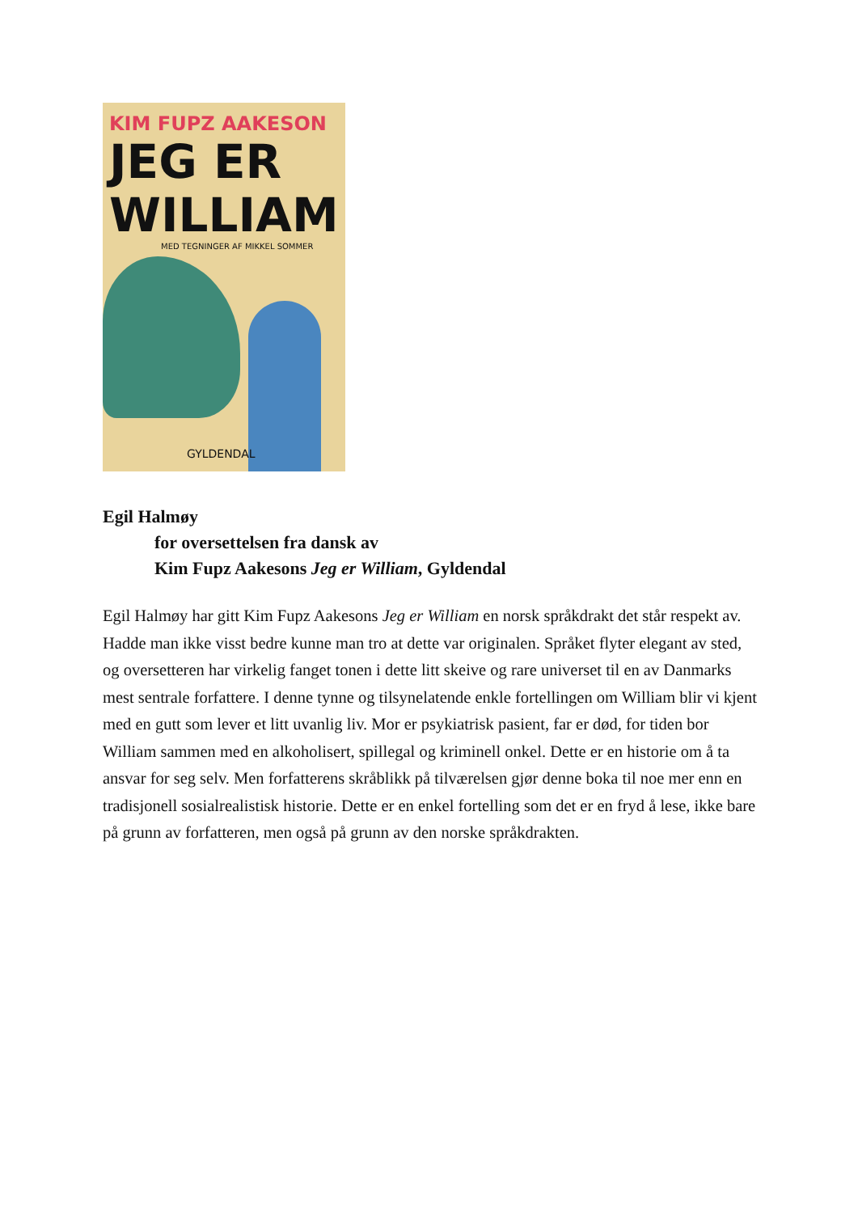KIM FUPZ AAKESON
JEG ER
WILLIAM
MED TEGNINGER AF MIKKEL SOMMER
GYLDENDAL
Egil Halmøy
for oversettelsen fra dansk av
Kim Fupz Aakesons Jeg er William, Gyldendal
Egil Halmøy har gitt Kim Fupz Aakesons Jeg er William en norsk språkdrakt det står respekt av. Hadde man ikke visst bedre kunne man tro at dette var originalen. Språket flyter elegant av sted, og oversetteren har virkelig fanget tonen i dette litt skeive og rare universet til en av Danmarks mest sentrale forfattere. I denne tynne og tilsynelatende enkle fortellingen om William blir vi kjent med en gutt som lever et litt uvanlig liv. Mor er psykiatrisk pasient, far er død, for tiden bor William sammen med en alkoholisert, spillegal og kriminell onkel. Dette er en historie om å ta ansvar for seg selv. Men forfatterens skråblikk på tilværelsen gjør denne boka til noe mer enn en tradisjonell sosialrealistisk historie. Dette er en enkel fortelling som det er en fryd å lese, ikke bare på grunn av forfatteren, men også på grunn av den norske språkdrakten.